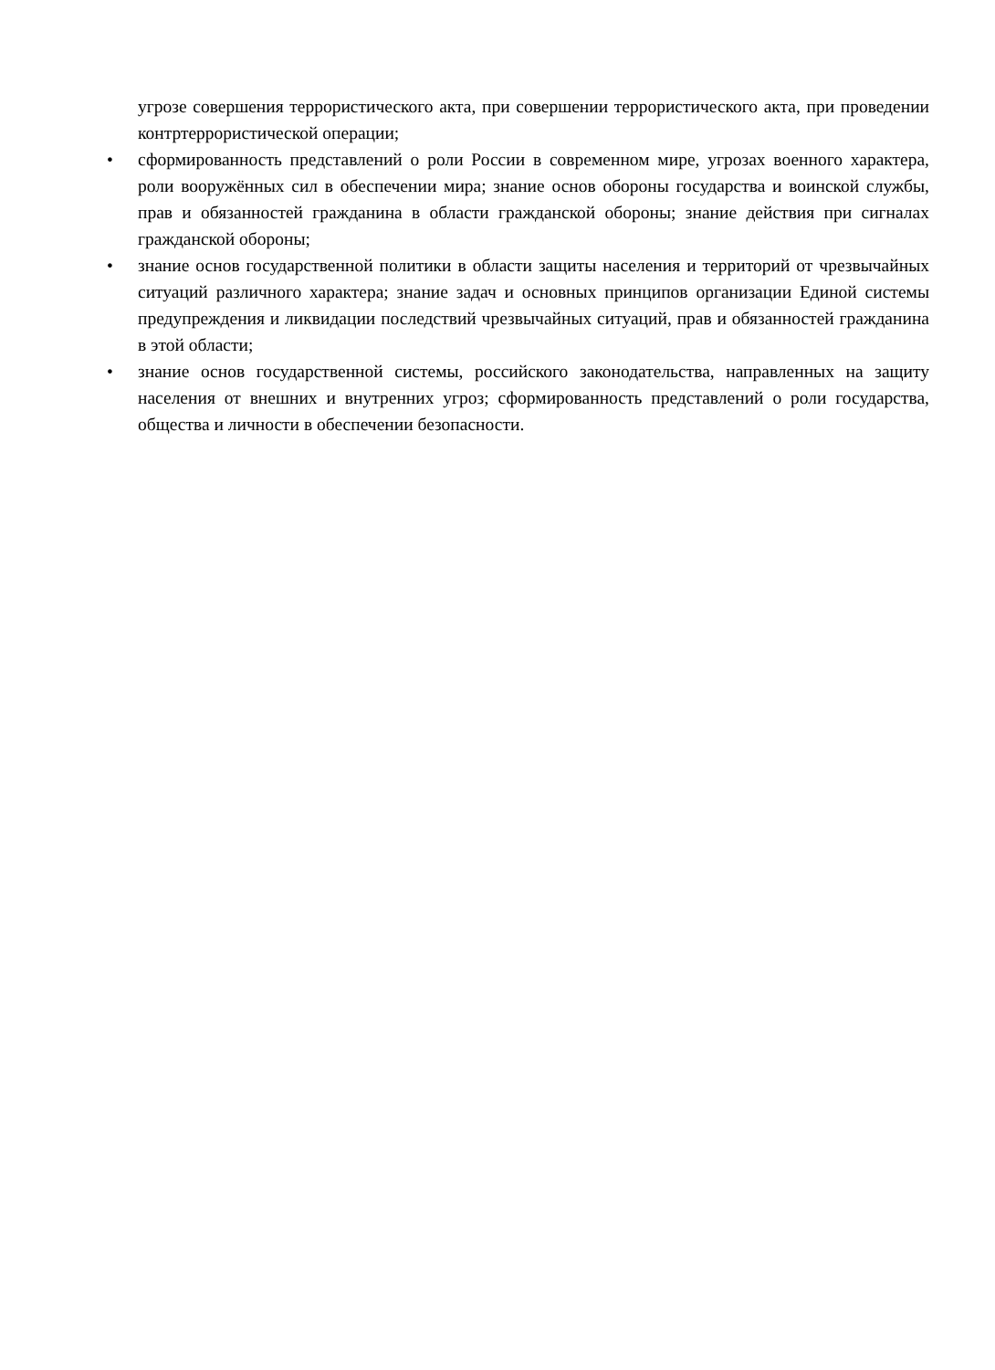угрозе совершения террористического акта, при совершении террористического акта, при проведении контртеррористической операции;
• сформированность представлений о роли России в современном мире, угрозах военного характера, роли вооружённых сил в обеспечении мира; знание основ обороны государства и воинской службы, прав и обязанностей гражданина в области гражданской обороны; знание действия при сигналах гражданской обороны;
• знание основ государственной политики в области защиты населения и территорий от чрезвычайных ситуаций различного характера; знание задач и основных принципов организации Единой системы предупреждения и ликвидации последствий чрезвычайных ситуаций, прав и обязанностей гражданина в этой области;
• знание основ государственной системы, российского законодательства, направленных на защиту населения от внешних и внутренних угроз; сформированность представлений о роли государства, общества и личности в обеспечении безопасности.